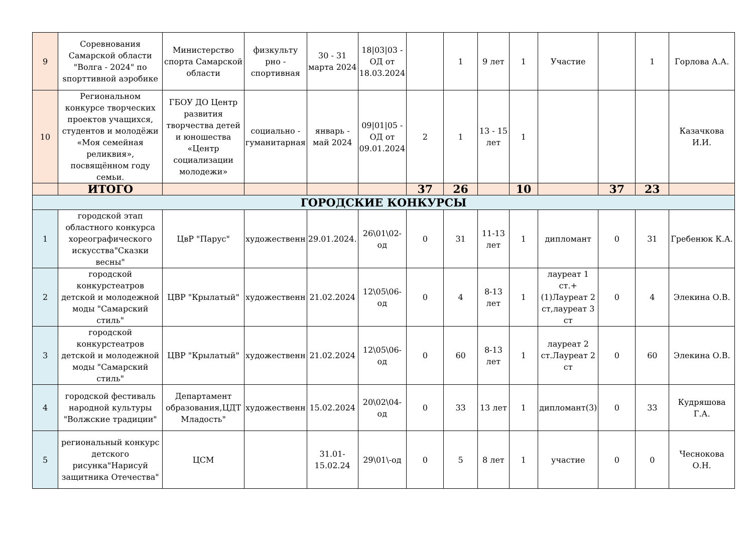| 9 | Соревнования Самарской области "Волга - 2024" по sпорттивной аэробике | Министерство спорта Самарской области | физкульту рно - спортивная | 30 - 31 марта 2024 | 18/03/03 - ОД от 18.03.2024 | | 1 | 9 лет | 1 | Участие | | 1 | Горлова А.А. |
| 10 | Региональном конкурсе творческих проектов учащихся, студентов и молодёжи «Моя семейная реликвия», посвящённом году семьи. | ГБОУ ДО Центр развития творчества детей и юношества «Центр социализации молодежи» | социально - гуманитарная | январь - май 2024 | 09/01/05 - ОД от 09.01.2024 | 2 | 1 | 13 - 15 лет | 1 | | | | Казачкова И.И. |
| | ИТОГО | | | | | 37 | 26 | | 10 | | 37 | 23 | |
| ГОРОДСКИЕ КОНКУРСЫ | | | | | | | | | | | | | |
| 1 | городской этап областного конкурса хореографического искусства"Сказки весны" | ЦвР "Парус" | художественн | 29.01.2024. | 26\01\02-од | 0 | 31 | 11-13 лет | 1 | дипломант | 0 | 31 | Гребенюк К.А. |
| 2 | городской конкурстеатров детской и молодежной моды "Самарский стиль" | ЦВР "Крылатый" | художественн | 21.02.2024 | 12\05\06-од | 0 | 4 | 8-13 лет | 1 | лауреат 1 ст.+(1)Лауреат 2 ст,лауреат 3 ст | 0 | 4 | Элекина О.В. |
| 3 | городской конкурстеатров детской и молодежной моды "Самарский стиль" | ЦВР "Крылатый" | художественн | 21.02.2024 | 12\05\06-од | 0 | 60 | 8-13 лет | 1 | лауреат 2 ст.Лауреат 2 ст | 0 | 60 | Элекина О.В. |
| 4 | городской фестиваль народной культуры "Волжские традиции" | Департамент образования,ЦДТ Младость" | художественн | 15.02.2024 | 20\02\04-од | 0 | 33 | 13 лет | 1 | дипломант(3) | 0 | 33 | Кудряшова Г.А. |
| 5 | региональный конкурс детского рисунка"Нарисуй защитника Отечества" | ЦСМ | | 31.01-15.02.24 | 29\01\-од | 0 | 5 | 8 лет | 1 | участие | 0 | 0 | Чеснокова О.Н. |